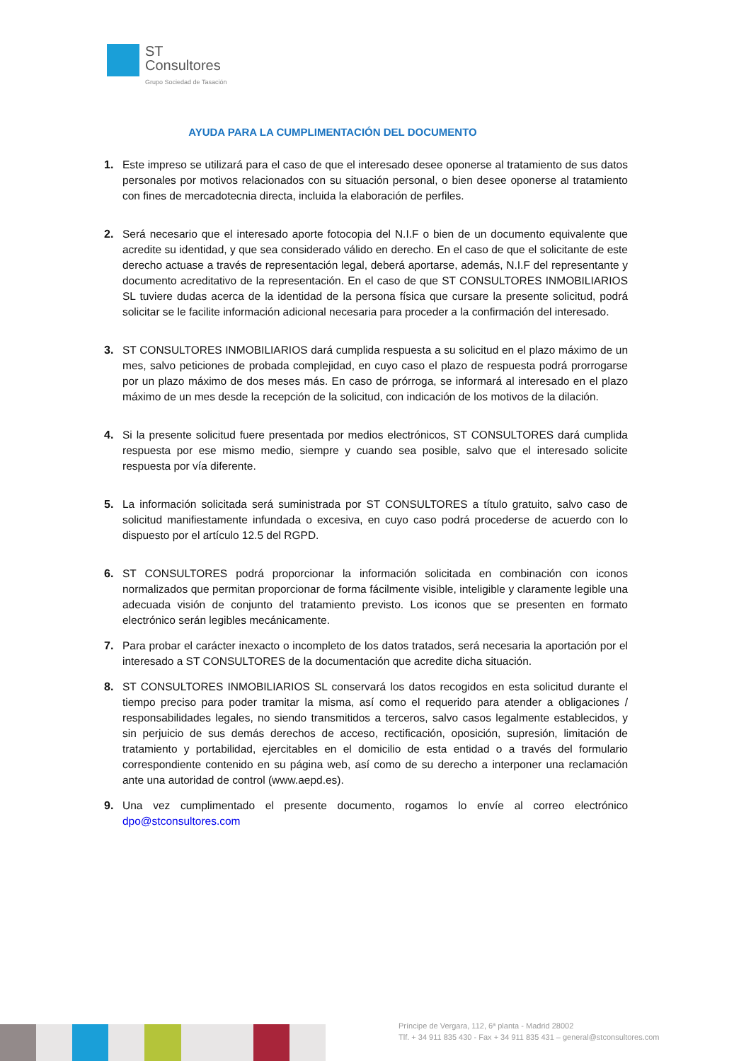ST
Consultores
Grupo Sociedad de Tasación
AYUDA PARA LA CUMPLIMENTACIÓN DEL DOCUMENTO
1. Este impreso se utilizará para el caso de que el interesado desee oponerse al tratamiento de sus datos personales por motivos relacionados con su situación personal, o bien desee oponerse al tratamiento con fines de mercadotecnia directa, incluida la elaboración de perfiles.
2. Será necesario que el interesado aporte fotocopia del N.I.F o bien de un documento equivalente que acredite su identidad, y que sea considerado válido en derecho. En el caso de que el solicitante de este derecho actuase a través de representación legal, deberá aportarse, además, N.I.F del representante y documento acreditativo de la representación. En el caso de que ST CONSULTORES INMOBILIARIOS SL tuviere dudas acerca de la identidad de la persona física que cursare la presente solicitud, podrá solicitar se le facilite información adicional necesaria para proceder a la confirmación del interesado.
3. ST CONSULTORES INMOBILIARIOS dará cumplida respuesta a su solicitud en el plazo máximo de un mes, salvo peticiones de probada complejidad, en cuyo caso el plazo de respuesta podrá prorrogarse por un plazo máximo de dos meses más. En caso de prórroga, se informará al interesado en el plazo máximo de un mes desde la recepción de la solicitud, con indicación de los motivos de la dilación.
4. Si la presente solicitud fuere presentada por medios electrónicos, ST CONSULTORES dará cumplida respuesta por ese mismo medio, siempre y cuando sea posible, salvo que el interesado solicite respuesta por vía diferente.
5. La información solicitada será suministrada por ST CONSULTORES a título gratuito, salvo caso de solicitud manifiestamente infundada o excesiva, en cuyo caso podrá procederse de acuerdo con lo dispuesto por el artículo 12.5 del RGPD.
6. ST CONSULTORES podrá proporcionar la información solicitada en combinación con iconos normalizados que permitan proporcionar de forma fácilmente visible, inteligible y claramente legible una adecuada visión de conjunto del tratamiento previsto. Los iconos que se presenten en formato electrónico serán legibles mecánicamente.
7. Para probar el carácter inexacto o incompleto de los datos tratados, será necesaria la aportación por el interesado a ST CONSULTORES de la documentación que acredite dicha situación.
8. ST CONSULTORES INMOBILIARIOS SL conservará los datos recogidos en esta solicitud durante el tiempo preciso para poder tramitar la misma, así como el requerido para atender a obligaciones / responsabilidades legales, no siendo transmitidos a terceros, salvo casos legalmente establecidos, y sin perjuicio de sus demás derechos de acceso, rectificación, oposición, supresión, limitación de tratamiento y portabilidad, ejercitables en el domicilio de esta entidad o a través del formulario correspondiente contenido en su página web, así como de su derecho a interponer una reclamación ante una autoridad de control (www.aepd.es).
9. Una vez cumplimentado el presente documento, rogamos lo envíe al correo electrónico dpo@stconsultores.com
Príncipe de Vergara, 112, 6ª planta - Madrid 28002
Tlf. + 34 911 835 430 - Fax + 34 911 835 431 – general@stconsultores.com